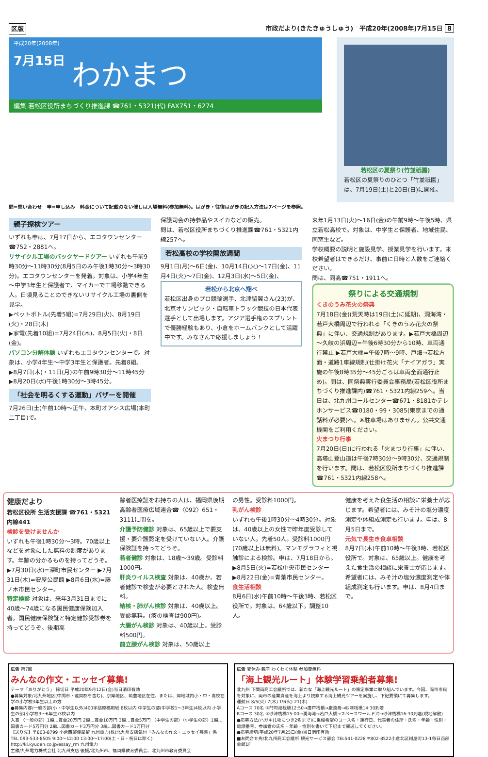区版 市政だより(きたきゅうしゅう)　平成20年(2008年)7月15日 8
平成20年(2008年)
7月15日
わかまつ
編集 若松区役所まちづくり推進課 ☎761・5321(代) FAX751・6274
若松区の夏祭り(竹並祇園)
若松区の夏祭りのひとつ「竹並祇園」は、7月19日(土)と20日(日)に開催。
問=問い合わせ　申=申し込み　料金について記載のない催しは入場無料(参加無料)。はがき・往復はがきの記入方法は7ページを参照。
親子探検ツアー
いずれも申は、7月17日から、エコタウンセンター☎752・2881へ。
リサイクル工場のバックヤードツアー いずれも午前9時30分～11時30分(8月5日のみ午後1時30分～3時30分)。エコタウンセンターを発着。対象は、小学4年生～中学3年生と保護者で、マイカーで工場移動できる人。日頃見ることのできないリサイクル工場の裏側を見学。
▶ペットボトル(先着5組)=7月29日(火)、8月19日(火)・28日(木)
▶家電(先着10組)=7月24日(木)、8月5日(火)・8日(金)。
パソコン分解体験 いずれもエコタウンセンターで。対象は、小学4年生～中学3年生と保護者。先着8組。
▶8月7日(木)・11日(月)の午前9時30分～11時45分 ▶8月20日(水)午後1時30分～3時45分。
「社会を明るくする運動」バザーを開催
7月26日(土)午前10時～正午、本町オアシス広場(本町二丁目)で。
保護司会の持参品やスイカなどの販売。
問は、若松区役所まちづくり推進課☎761・5321内線257へ。
若松高校の学校開放週間
9月1日(月)～6日(金)、10月14日(火)～17日(金)、11月4日(火)～7日(金)、12月3日(水)～5日(金)、
若松から北京へ翔べ
若松区出身のプロ競輪選手、北津留翼さん(23)が、北京オリンピック・自転車トラック競技の日本代表選手として出場します。アジア選手権のスプリントで優勝経験もあり、小倉をホームバンクとして活躍中です。みなさんで応援しましょう！
来年1月13日(火)～16日(金)の午前9時～午後5時、県立若松高校で。対象は、中学生と保護者、地域住民、同窓生など。
学校概要の説明と施設見学、授業見学を行います。来校希望者はできるだけ、事前に日時と人数をご連絡ください。
問は、同高☎751・1911へ。
祭りによる交通規制
くきのうみ花火の祭典
7月18日(金)(荒天時は19日(土)に延期)、洞海湾・若戸大橋周辺で行われる「くきのうみ花火の祭典」に伴い、交通規制があります。▶若戸大橋周辺～久岐の浜周辺=午後6時30分から10時、車両通行禁止 ▶若戸大橋=午後7時～9時、戸畑→若松方面・道路1車線規制(仕掛け花火「ナイアガラ」実施の午後8時35分～45分ごろは車両全面通行止め)。問は、同祭典実行委員会事務局(若松区役所まちづくり推進課内)☎761・5321内線259へ。当日は、北九州コールセンター☎671・8181かテレホンサービス☎0180・99・3085(東京までの通話料が必要)へ。※駐車場はありません。公共交通機関をご利用ください。
火まつり行事
7月20日(日)に行われる「火まつり行事」に伴い、高塔山登山道は午後7時30分～9時30分、交通規制を行います。問は、若松区役所まちづくり推進課☎761・5321内線258へ。
健康だより
若松区役所 生活支援課 ☎761・5321 内線441
検診を受けませんか
いずれも午後1時30分～3時。70歳以上などを対象にした無料の制度があります。年齢の分かるものを持ってどうぞ。
▶7月30日(水)=深町市民センター ▶7月31日(木)=安屋公民館 ▶8月6日(水)=藤ノ木市民センター。
特定検診 対象は、来年3月31日までに40歳～74歳になる国民健康保険加入者。国民健康保険証と特定健診受診券を持ってどうぞ。後期高
齢者医療証をお持ちの人は、福岡県後期高齢者医療広域連合☎〈092〉651・3111に問を。
介護予防健診 対象は、65歳以上で要支援・要介護認定を受けていない人。介護保険証を持ってどうぞ。
若者健診 対象は、18歳～39歳。受診料1000円。
肝炎ウイルス検査 対象は、40歳か、若者健診で検査が必要とされた人。検査無料。
結核・肺がん検診 対象は、40歳以上。受診無料。(痰の検査は900円)。
大腸がん検診 対象は、40歳以上。受診料500円。
前立腺がん検診 対象は、50歳以上
の男性。受診料1000円。
乳がん検診
いずれも午後1時30分～4時30分。対象は、40歳以上の女性で昨年度受診していない人。先着50人。受診料1000円(70歳以上は無料)。マンモグラフィと視触診による検診。申は、7月18日から。
▶8月5日(火)=若松中央市民センター ▶8月22日(金)=青葉市民センター。
食生活相談
8月6日(水)午前10時～午後3時、若松区役所で。対象は、64歳以下。調整10人。
健康を考えた食生活の相談に栄養士が応じます。希望者には、みそ汁の塩分濃度測定や体組成測定も行います。申は、8月5日まで。
元気で長生き食卓相談
8月7日(木)午前10時～午後3時、若松区役所で。対象は、65歳以上。健康を考えた食生活の相談に栄養士が応じます。希望者には、みそ汁の塩分濃度測定や体組成測定も行います。申は、8月4日まで。
広告 第7回
みんなの作文・エッセイ募集!
テーマ「ありがとう」 締切日 平成20年9月12日(金)当日消印有効
●募集対象/北九州地区(中間市・遠賀郡を含む)、京築地区、筑豊地区在住、または、同地域内小・中・高校在学の小学校3年生以上の方
●募集内容/一般の部(小・中学生以外)400字詰原稿用紙 8枚以内 中学生の部(中学校1～3年生)4枚以内 小学生の部(小学校3～6年生)3枚以内
入賞 〈一般の部〉1編…賞金20万円 2編…賞金10万円 3編…賞金5万円 〈中学生の部〉〈小学生の部〉1編…図書カード5万円分 2編…図書カード3万円分 3編…図書カード1万円分
【送り先】〒803-8799 小倉西郵便局留 九州電力(株)北九州支店気付「みんなの作文・エッセイ募集」係
TEL 093-533-8505 9:00～12:00 13:00～17:00(土・日・祝日は除く)
http://ki.kyuden.co.jp/essay_rm 九州電力
主催/九州電力株式会社 北九州支店 後援/北九州市、福岡県教育委員会、北九州市教育委員会
広告 夏休み 親子 わくわく体験 参加費無料
「海上観光ルート」体験学習乗船者募集!
北九州 下関両商工会議所では、新たな「海上観光ルート」の策定事業に取り組んでいます。今回、両市市民を対象に、両市の産業資産を海上より視察する海上観光ツアーを実施し、下記要領にて募集します。
運航日 8/5(火) 7(木) 19(火) 21(木)
Aコース 70名 ①門司港桟橋12:50→唐戸桟橋→巌流島→砂津桟橋14:30到着
Bコース 30名 ②砂津桟橋15:00→洞海湾→若戸大橋→スペースワールド沖→砂津桟橋16:30到着(現地解散)
●応募方法/ハガキ(1枚につき2名まで)に乗船希望のコース名・運行日、代表者の住所・氏名・年齢・性別・電話番号、参加者の氏名・年齢・性別を書いて下記まで郵送してください。
●応募締切/平成20年7月25日(金)当日消印有効
■お問合せ先/北九州商工会議所 観光サービス部会 TEL541-0228 〒802-8522小倉北区紺屋町13-1毎日西部会館1F